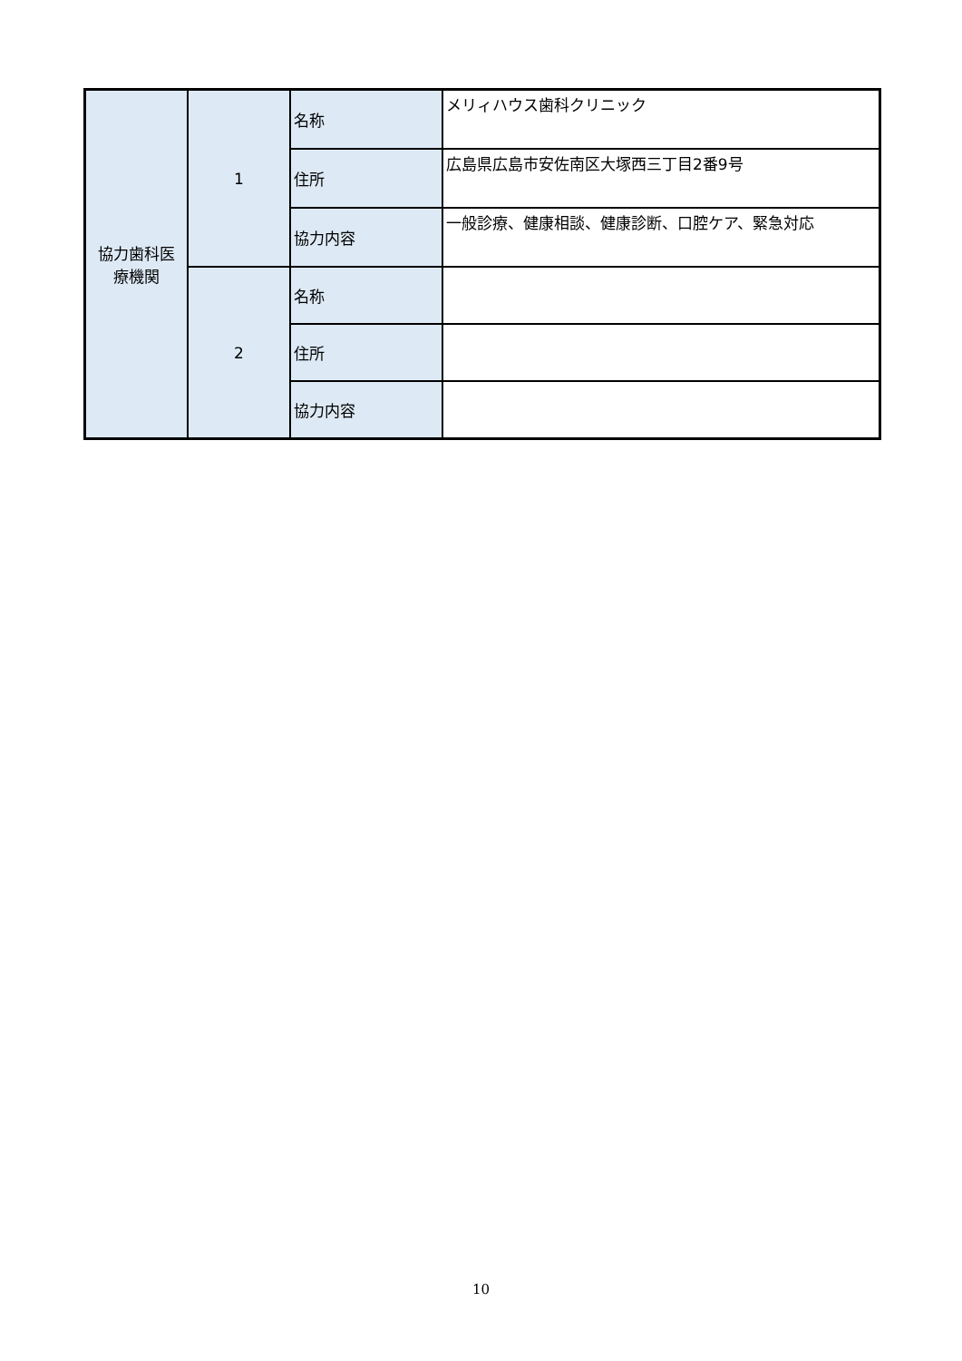| 協力歯科医 療機関 | 1 | 名称 | メリィハウス歯科クリニック |
| | | 住所 | 広島県広島市安佐南区大塚西三丁目2番9号 |
| | | 協力内容 | 一般診療、健康相談、健康診断、口腔ケア、緊急対応 |
| | 2 | 名称 | |
| | | 住所 | |
| | | 協力内容 | |
10